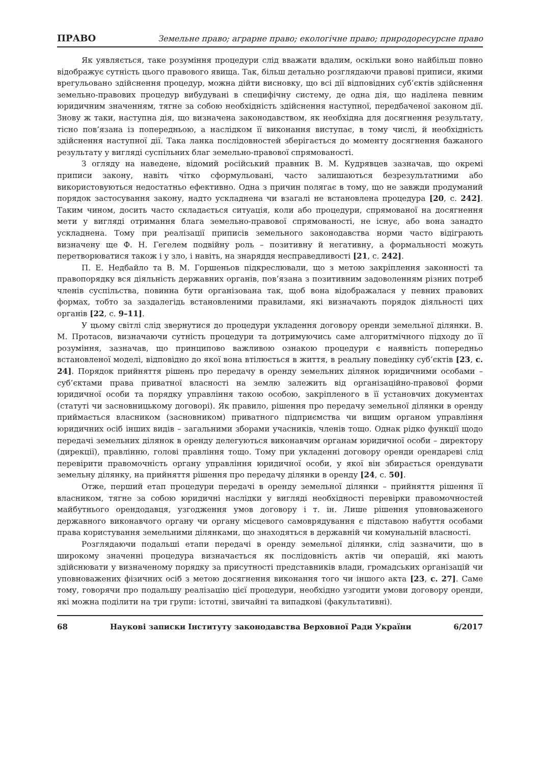ПРАВО Земельне право; аграрне право; екологічне право; природоресурсне право
Як уявляється, таке розуміння процедури слід вважати вдалим, оскільки воно найбільш повно відображує сутність цього правового явища. Так, більш детально розглядаючи правові приписи, якими врегульовано здійснення процедур, можна дійти висновку, що всі дії відповідних суб’єктів здійснення земельно-правових процедур вибудувані в специфічну систему, де одна дія, що наділена певним юридичним значенням, тягне за собою необхідність здійснення наступної, передбаченої законом дії. Знову ж таки, наступна дія, що визначена законодавством, як необхідна для досягнення результату, тісно пов’язана із попередньою, а наслідком її виконання виступає, в тому числі, й необхідність здійснення наступної дії. Така ланка послідовностей зберігається до моменту досягнення бажаного результату у вигляді суспільних благ земельно-правової спрямованості.
З огляду на наведене, відомий російський правник В. М. Кудрявцев зазначав, що окремі приписи закону, навіть чітко сформульовані, часто залишаються безрезультатними або використовуються недостатньо ефективно. Одна з причин полягає в тому, що не завжди продуманий порядок застосування закону, надто ускладнена чи взагалі не встановлена процедура [20, с. 242]. Таким чином, досить часто складається ситуація, коли або процедури, спрямованої на досягнення мети у вигляді отримання блага земельно-правової спрямованості, не існує, або вона занадто ускладнена. Тому при реалізації приписів земельного законодавства норми часто відіграють визначену ще Ф. Н. Гегелем подвійну роль – позитивну й негативну, а формальності можуть перетворюватися також і у зло, і навіть, на знаряддя несправедливості [21, с. 242].
П. Е. Недбайло та В. М. Горшеньов підкреслювали, що з метою закріплення законності та правопорядку вся діяльність державних органів, пов’язана з позитивним задоволенням різних потреб членів суспільства, повинна бути організована так, щоб вона відображалася у певних правових формах, тобто за заздалегідь встановленими правилами, які визначають порядок діяльності цих органів [22, с. 9–11].
У цьому світлі слід звернутися до процедури укладення договору оренди земельної ділянки. В. М. Протасов, визначаючи сутність процедури та дотримуючись саме алгоритмічного підходу до її розуміння, зазначав, що принципово важливою ознакою процедури є наявність попередньо встановленої моделі, відповідно до якої вона втілюється в життя, в реальну поведінку суб’єктів [23, с. 24]. Порядок прийняття рішень про передачу в оренду земельних ділянок юридичними особами – суб’єктами права приватної власності на землю залежить від організаційно-правової форми юридичної особи та порядку управління такою особою, закріпленого в її установчих документах (статуті чи засновницькому договорі). Як правило, рішення про передачу земельної ділянки в оренду приймається власником (засновником) приватного підприємства чи вищим органом управління юридичних осіб інших видів – загальними зборами учасників, членів тощо. Однак рідко функції щодо передачі земельних ділянок в оренду делегуються виконавчим органам юридичної особи – директору (дирекції), правлінню, голові правління тощо. Тому при укладенні договору оренди орендареві слід перевірити правомочність органу управління юридичної особи, у якої він збирається орендувати земельну ділянку, на прийняття рішення про передачу ділянки в оренду [24, с. 50].
Отже, перший етап процедури передачі в оренду земельної ділянки – прийняття рішення її власником, тягне за собою юридичні наслідки у вигляді необхідності перевірки правомочностей майбутнього орендодавця, узгодження умов договору і т. ін. Лише рішення уповноваженого державного виконавчого органу чи органу місцевого самоврядування є підставою набуття особами права користування земельними ділянками, що знаходяться в державній чи комунальній власності.
Розглядаючи подальші етапи передачі в оренду земельної ділянки, слід зазначити, що в широкому значенні процедура визначається як послідовність актів чи операцій, які мають здійснювати у визначеному порядку за присутності представників влади, громадських організацій чи уповноважених фізичних осіб з метою досягнення виконання того чи іншого акта [23, с. 27]. Саме тому, говорячи про подальшу реалізацію цієї процедури, необхідно узгодити умови договору оренди, які можна поділити на три групи: істотні, звичайні та випадкові (факультативні).
68 Наукові записки Інституту законодавства Верховної Ради України 6/2017